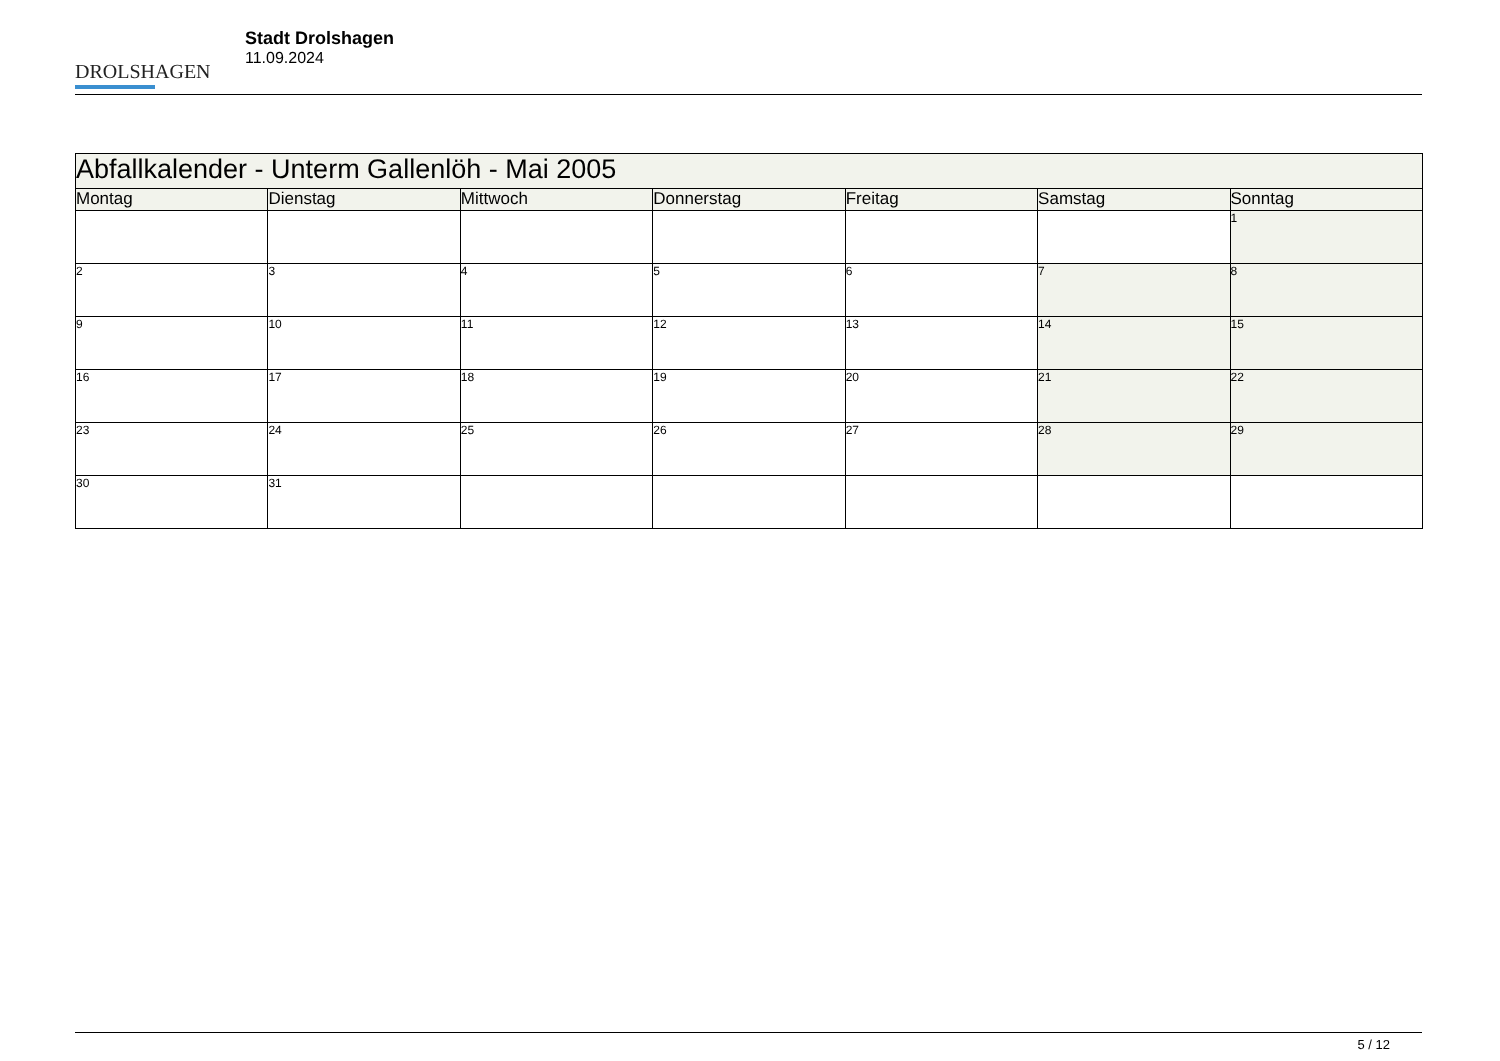DROLSHAGEN
Stadt Drolshagen
11.09.2024
| Abfallkalender - Unterm Gallenlöh - Mai 2005 | | | | | | |
| --- | --- | --- | --- | --- | --- | --- |
| Montag | Dienstag | Mittwoch | Donnerstag | Freitag | Samstag | Sonntag |
| | | | | | | 1 |
| 2 | 3 | 4 | 5 | 6 | 7 | 8 |
| 9 | 10 | 11 | 12 | 13 | 14 | 15 |
| 16 | 17 | 18 | 19 | 20 | 21 | 22 |
| 23 | 24 | 25 | 26 | 27 | 28 | 29 |
| 30 | 31 | | | | | |
5 / 12